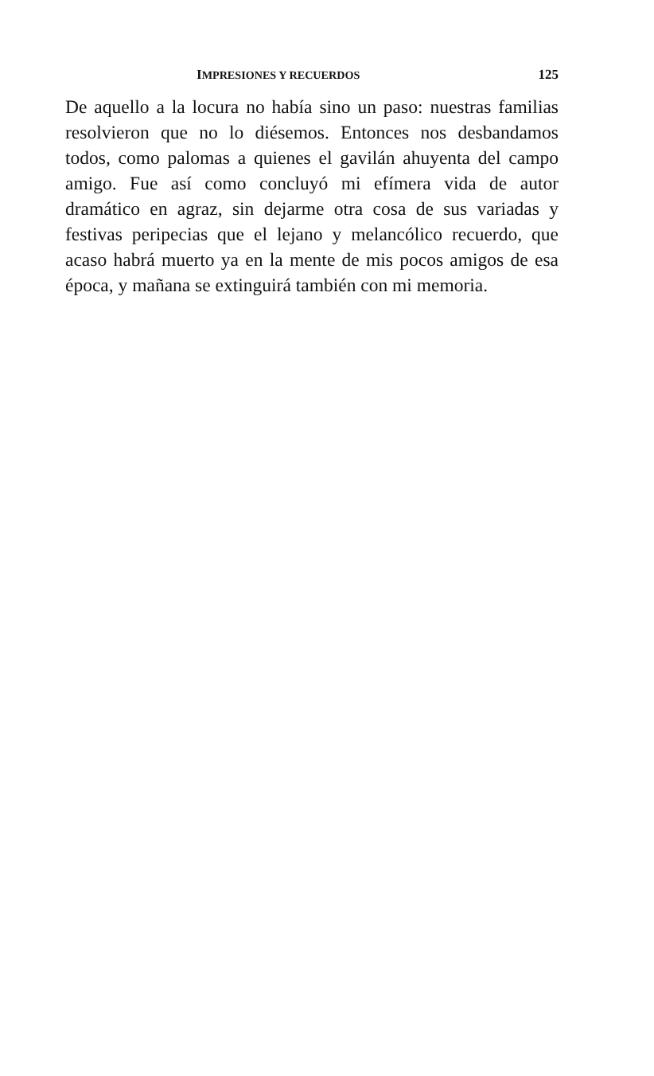IMPRESIONES Y RECUERDOS 125
De aquello a la locura no había sino un paso: nuestras familias resolvieron que no lo diésemos. Entonces nos desbandamos todos, como palomas a quienes el gavilán ahuyenta del campo amigo. Fue así como concluyó mi efímera vida de autor dramático en agraz, sin dejarme otra cosa de sus variadas y festivas peripecias que el lejano y melancólico recuerdo, que acaso habrá muerto ya en la mente de mis pocos amigos de esa época, y mañana se extinguirá también con mi memoria.